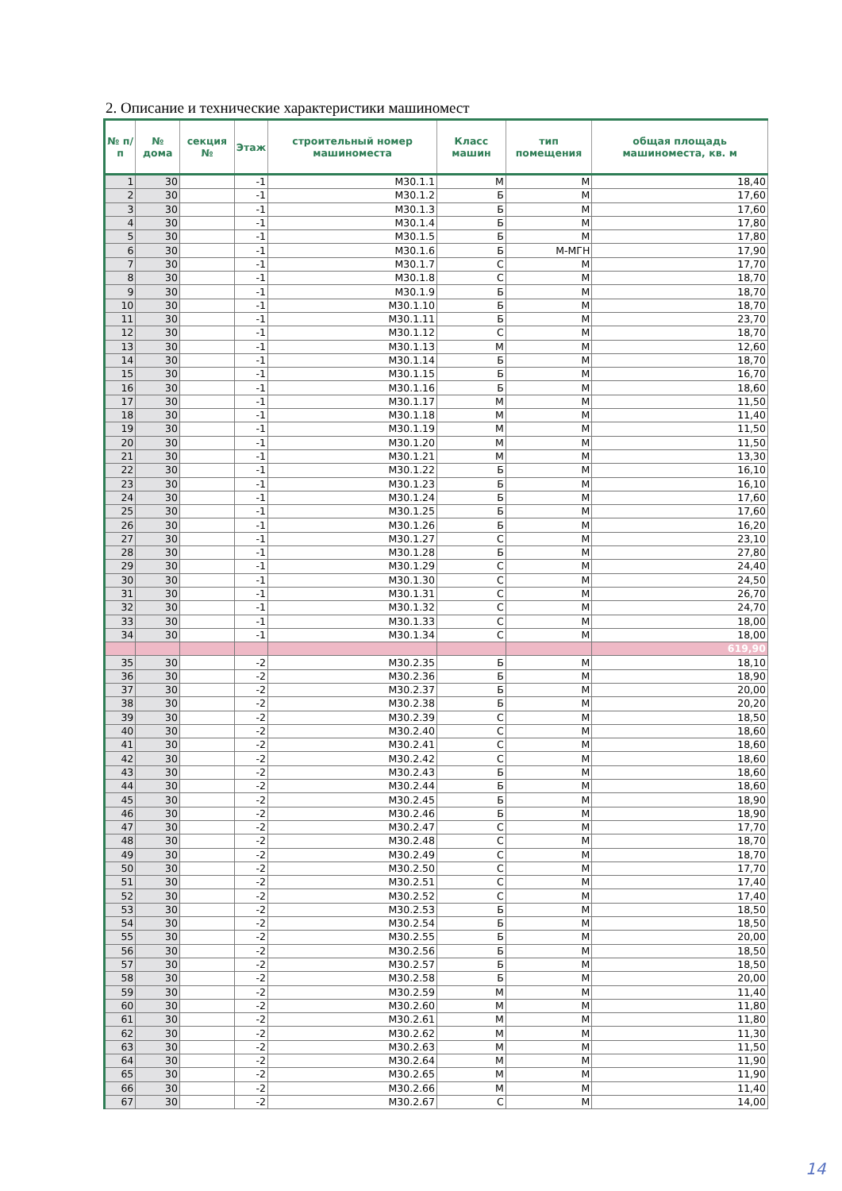2. Описание и технические характеристики машиномест
| № п/п | № дома | секция № | Этаж | строительный номер машиноместа | Класс машин | тип помещения | общая площадь машиноместа, кв. м |
| --- | --- | --- | --- | --- | --- | --- | --- |
| 1 | 30 | | -1 | М30.1.1 | М | М | 18,40 |
| 2 | 30 | | -1 | М30.1.2 | Б | М | 17,60 |
| 3 | 30 | | -1 | М30.1.3 | Б | М | 17,60 |
| 4 | 30 | | -1 | М30.1.4 | Б | М | 17,80 |
| 5 | 30 | | -1 | М30.1.5 | Б | М | 17,80 |
| 6 | 30 | | -1 | М30.1.6 | Б | М-МГН | 17,90 |
| 7 | 30 | | -1 | М30.1.7 | С | М | 17,70 |
| 8 | 30 | | -1 | М30.1.8 | С | М | 18,70 |
| 9 | 30 | | -1 | М30.1.9 | Б | М | 18,70 |
| 10 | 30 | | -1 | М30.1.10 | Б | М | 18,70 |
| 11 | 30 | | -1 | М30.1.11 | Б | М | 23,70 |
| 12 | 30 | | -1 | М30.1.12 | С | М | 18,70 |
| 13 | 30 | | -1 | М30.1.13 | М | М | 12,60 |
| 14 | 30 | | -1 | М30.1.14 | Б | М | 18,70 |
| 15 | 30 | | -1 | М30.1.15 | Б | М | 16,70 |
| 16 | 30 | | -1 | М30.1.16 | Б | М | 18,60 |
| 17 | 30 | | -1 | М30.1.17 | М | М | 11,50 |
| 18 | 30 | | -1 | М30.1.18 | М | М | 11,40 |
| 19 | 30 | | -1 | М30.1.19 | М | М | 11,50 |
| 20 | 30 | | -1 | М30.1.20 | М | М | 11,50 |
| 21 | 30 | | -1 | М30.1.21 | М | М | 13,30 |
| 22 | 30 | | -1 | М30.1.22 | Б | М | 16,10 |
| 23 | 30 | | -1 | М30.1.23 | Б | М | 16,10 |
| 24 | 30 | | -1 | М30.1.24 | Б | М | 17,60 |
| 25 | 30 | | -1 | М30.1.25 | Б | М | 17,60 |
| 26 | 30 | | -1 | М30.1.26 | Б | М | 16,20 |
| 27 | 30 | | -1 | М30.1.27 | С | М | 23,10 |
| 28 | 30 | | -1 | М30.1.28 | Б | М | 27,80 |
| 29 | 30 | | -1 | М30.1.29 | С | М | 24,40 |
| 30 | 30 | | -1 | М30.1.30 | С | М | 24,50 |
| 31 | 30 | | -1 | М30.1.31 | С | М | 26,70 |
| 32 | 30 | | -1 | М30.1.32 | С | М | 24,70 |
| 33 | 30 | | -1 | М30.1.33 | С | М | 18,00 |
| 34 | 30 | | -1 | М30.1.34 | С | М | 18,00 |
| | | | | | | | 619,90 |
| 35 | 30 | | -2 | М30.2.35 | Б | М | 18,10 |
| 36 | 30 | | -2 | М30.2.36 | Б | М | 18,90 |
| 37 | 30 | | -2 | М30.2.37 | Б | М | 20,00 |
| 38 | 30 | | -2 | М30.2.38 | Б | М | 20,20 |
| 39 | 30 | | -2 | М30.2.39 | С | М | 18,50 |
| 40 | 30 | | -2 | М30.2.40 | С | М | 18,60 |
| 41 | 30 | | -2 | М30.2.41 | С | М | 18,60 |
| 42 | 30 | | -2 | М30.2.42 | С | М | 18,60 |
| 43 | 30 | | -2 | М30.2.43 | Б | М | 18,60 |
| 44 | 30 | | -2 | М30.2.44 | Б | М | 18,60 |
| 45 | 30 | | -2 | М30.2.45 | Б | М | 18,90 |
| 46 | 30 | | -2 | М30.2.46 | Б | М | 18,90 |
| 47 | 30 | | -2 | М30.2.47 | С | М | 17,70 |
| 48 | 30 | | -2 | М30.2.48 | С | М | 18,70 |
| 49 | 30 | | -2 | М30.2.49 | С | М | 18,70 |
| 50 | 30 | | -2 | М30.2.50 | С | М | 17,70 |
| 51 | 30 | | -2 | М30.2.51 | С | М | 17,40 |
| 52 | 30 | | -2 | М30.2.52 | С | М | 17,40 |
| 53 | 30 | | -2 | М30.2.53 | Б | М | 18,50 |
| 54 | 30 | | -2 | М30.2.54 | Б | М | 18,50 |
| 55 | 30 | | -2 | М30.2.55 | Б | М | 20,00 |
| 56 | 30 | | -2 | М30.2.56 | Б | М | 18,50 |
| 57 | 30 | | -2 | М30.2.57 | Б | М | 18,50 |
| 58 | 30 | | -2 | М30.2.58 | Б | М | 20,00 |
| 59 | 30 | | -2 | М30.2.59 | М | М | 11,40 |
| 60 | 30 | | -2 | М30.2.60 | М | М | 11,80 |
| 61 | 30 | | -2 | М30.2.61 | М | М | 11,80 |
| 62 | 30 | | -2 | М30.2.62 | М | М | 11,30 |
| 63 | 30 | | -2 | М30.2.63 | М | М | 11,50 |
| 64 | 30 | | -2 | М30.2.64 | М | М | 11,90 |
| 65 | 30 | | -2 | М30.2.65 | М | М | 11,90 |
| 66 | 30 | | -2 | М30.2.66 | М | М | 11,40 |
| 67 | 30 | | -2 | М30.2.67 | С | М | 14,00 |
14